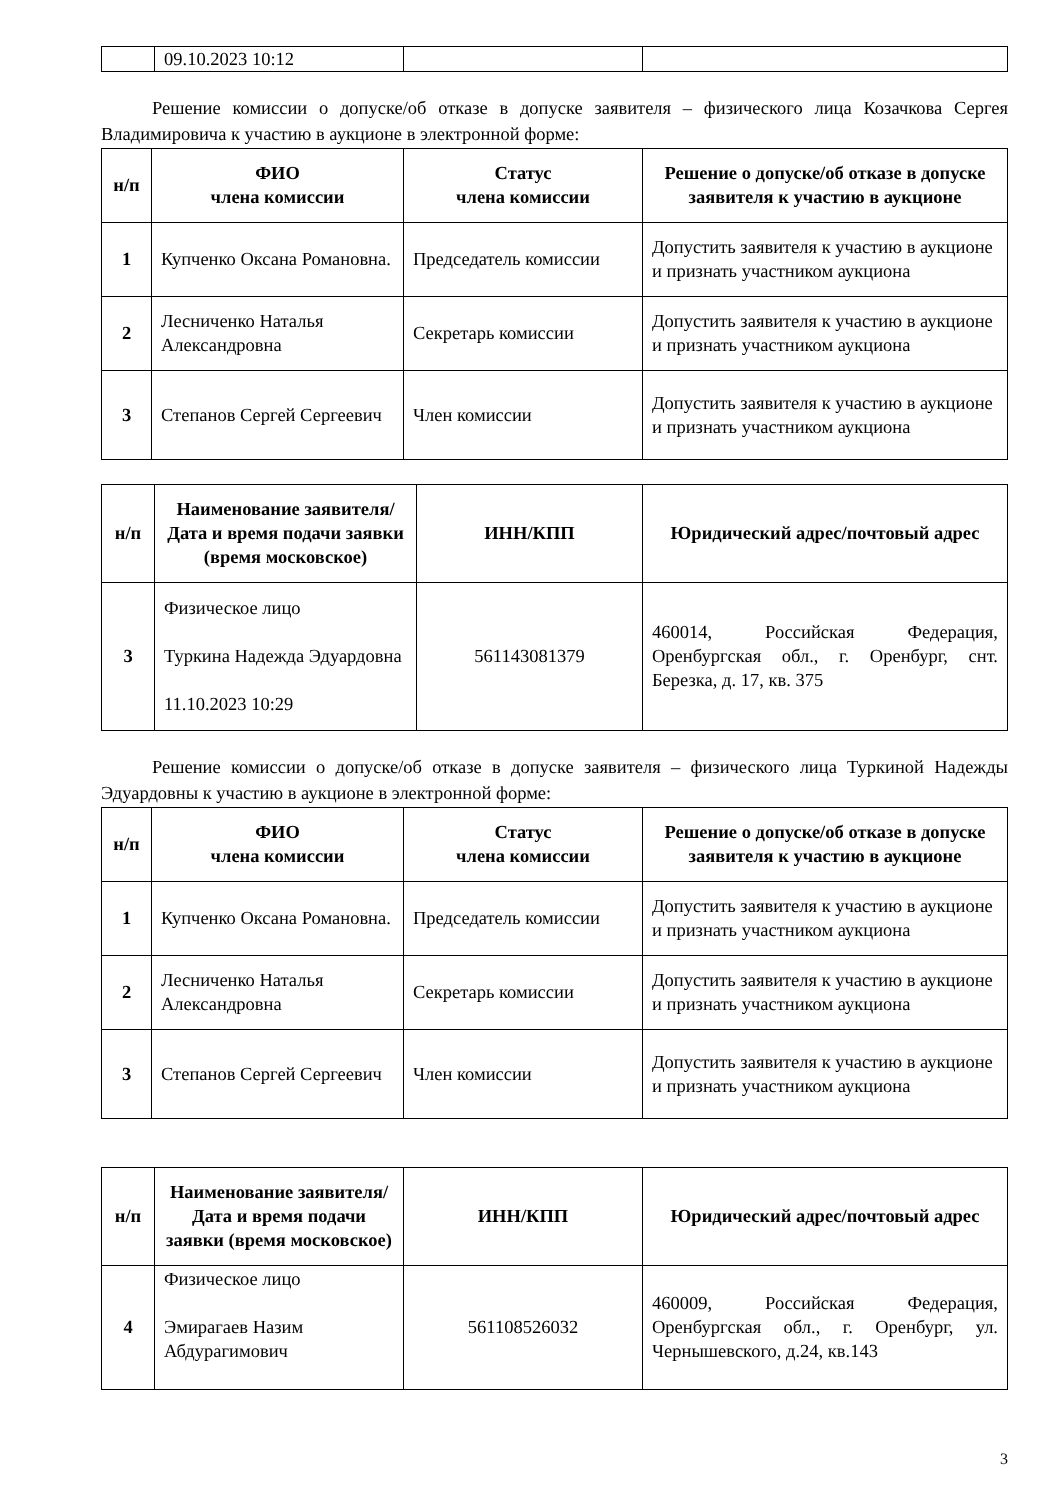| | 09.10.2023 10:12 | | |
Решение комиссии о допуске/об отказе в допуске заявителя – физического лица Козачкова Сергея Владимировича к участию в аукционе в электронной форме:
| н/п | ФИО члена комиссии | Статус члена комиссии | Решение о допуске/об отказе в допуске заявителя к участию в аукционе |
| --- | --- | --- | --- |
| 1 | Купченко Оксана Романовна. | Председатель комиссии | Допустить заявителя к участию в аукционе и признать участником аукциона |
| 2 | Лесниченко Наталья Александровна | Секретарь комиссии | Допустить заявителя к участию в аукционе и признать участником аукциона |
| 3 | Степанов Сергей Сергеевич | Член комиссии | Допустить заявителя к участию в аукционе и признать участником аукциона |
| н/п | Наименование заявителя/ Дата и время подачи заявки (время московское) | ИНН/КПП | Юридический адрес/почтовый адрес |
| --- | --- | --- | --- |
| 3 | Физическое лицо Туркина Надежда Эдуардовна 11.10.2023 10:29 | 561143081379 | 460014, Российская Федерация, Оренбургская обл., г. Оренбург, снт. Березка, д. 17, кв. 375 |
Решение комиссии о допуске/об отказе в допуске заявителя – физического лица Туркиной Надежды Эдуардовны к участию в аукционе в электронной форме:
| н/п | ФИО члена комиссии | Статус члена комиссии | Решение о допуске/об отказе в допуске заявителя к участию в аукционе |
| --- | --- | --- | --- |
| 1 | Купченко Оксана Романовна. | Председатель комиссии | Допустить заявителя к участию в аукционе и признать участником аукциона |
| 2 | Лесниченко Наталья Александровна | Секретарь комиссии | Допустить заявителя к участию в аукционе и признать участником аукциона |
| 3 | Степанов Сергей Сергеевич | Член комиссии | Допустить заявителя к участию в аукционе и признать участником аукциона |
| н/п | Наименование заявителя/ Дата и время подачи заявки (время московское) | ИНН/КПП | Юридический адрес/почтовый адрес |
| --- | --- | --- | --- |
| 4 | Физическое лицо Эмирагаев Назим Абдурагимович | 561108526032 | 460009, Российская Федерация, Оренбургская обл., г. Оренбург, ул. Чернышевского, д.24, кв.143 |
3